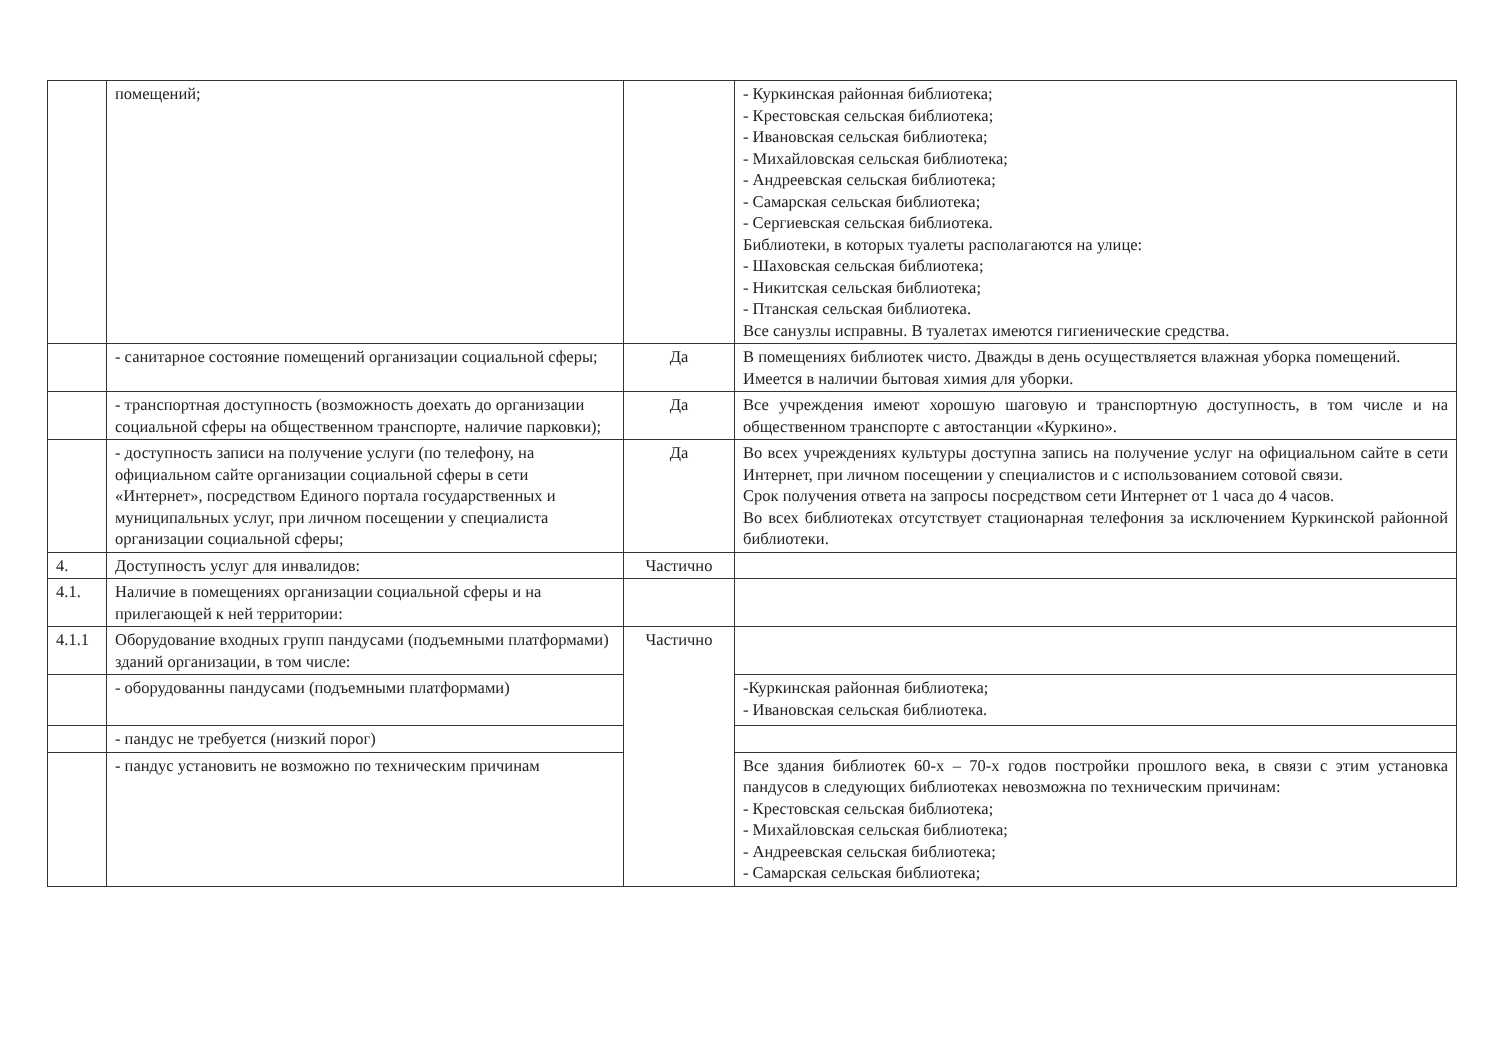| | помещений; | | - Куркинская районная библиотека; - Крестовская сельская библиотека; - Ивановская сельская библиотека; - Михайловская сельская библиотека; - Андреевская сельская библиотека; - Самарская сельская библиотека; - Сергиевская сельская библиотека. Библиотеки, в которых туалеты располагаются на улице: - Шаховская сельская библиотека; - Никитская сельская библиотека; - Птанская сельская библиотека. Все санузлы исправны. В туалетах имеются гигиенические средства. |
| | - санитарное состояние помещений организации социальной сферы; | Да | В помещениях библиотек чисто. Дважды в день осуществляется влажная уборка помещений. Имеется в наличии бытовая химия для уборки. |
| | - транспортная доступность (возможность доехать до организации социальной сферы на общественном транспорте, наличие парковки); | Да | Все учреждения имеют хорошую шаговую и транспортную доступность, в том числе и на общественном транспорте с автостанции «Куркино». |
| | - доступность записи на получение услуги (по телефону, на официальном сайте организации социальной сферы в сети «Интернет», посредством Единого портала государственных и муниципальных услуг, при личном посещении у специалиста организации социальной сферы; | Да | Во всех учреждениях культуры доступна запись на получение услуг на официальном сайте в сети Интернет, при личном посещении у специалистов и с использованием сотовой связи. Срок получения ответа на запросы посредством сети Интернет от 1 часа до 4 часов. Во всех библиотеках отсутствует стационарная телефония за исключением Куркинской районной библиотеки. |
| 4. | Доступность услуг для инвалидов: | Частично | |
| 4.1. | Наличие в помещениях организации социальной сферы и на прилегающей к ней территории: | | |
| 4.1.1 | Оборудование входных групп пандусами (подъемными платформами) зданий организации, в том числе: | Частично | |
| | - оборудованны пандусами (подъемными платформами) | | -Куркинская районная библиотека; - Ивановская сельская библиотека. |
| | - пандус не требуется (низкий порог) | | |
| | - пандус установить не возможно по техническим причинам | | Все здания библиотек 60-х – 70-х годов постройки прошлого века, в связи с этим установка пандусов в следующих библиотеках невозможна по техническим причинам: - Крестовская сельская библиотека; - Михайловская сельская библиотека; - Андреевская сельская библиотека; - Самарская сельская библиотека; |